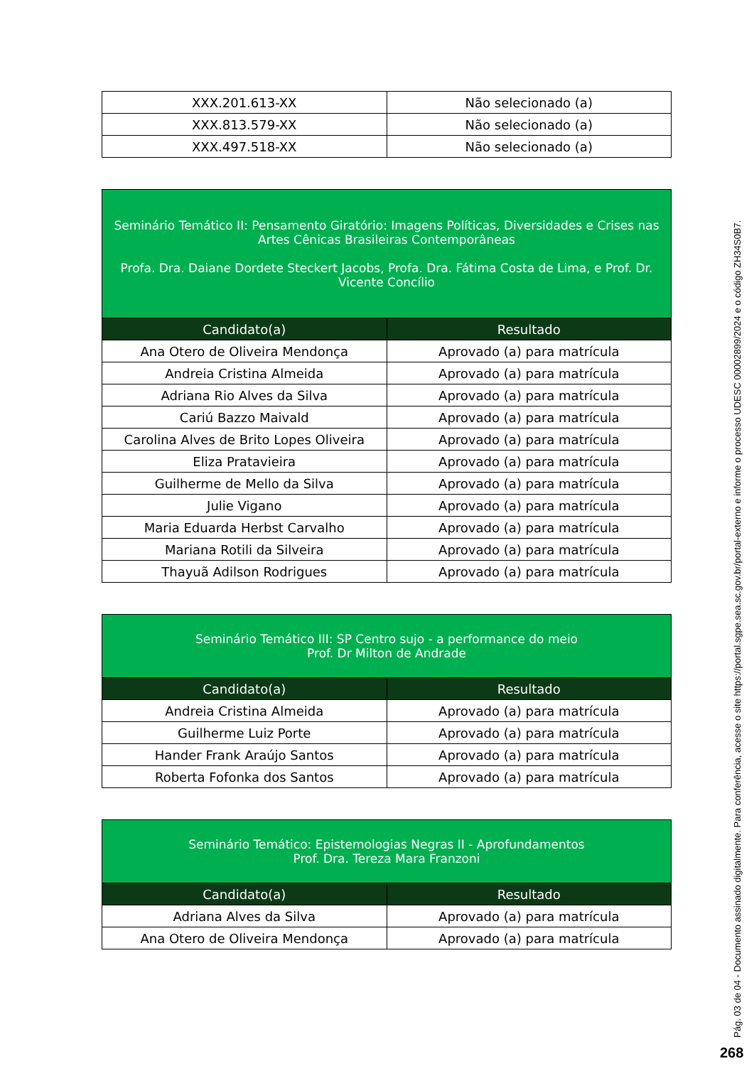| XXX.201.613-XX | Não selecionado (a) |
| XXX.813.579-XX | Não selecionado (a) |
| XXX.497.518-XX | Não selecionado (a) |
| Seminário Temático II: Pensamento Giratório: Imagens Políticas, Diversidades e Crises nas Artes Cênicas Brasileiras Contemporâneas Profa. Dra. Daiane Dordete Steckert Jacobs, Profa. Dra. Fátima Costa de Lima, e Prof. Dr. Vicente Concílio | |
| Candidato(a) | Resultado |
| Ana Otero de Oliveira Mendonça | Aprovado (a) para matrícula |
| Andreia Cristina Almeida | Aprovado (a) para matrícula |
| Adriana Rio Alves da Silva | Aprovado (a) para matrícula |
| Cariú Bazzo Maivald | Aprovado (a) para matrícula |
| Carolina Alves de Brito Lopes Oliveira | Aprovado (a) para matrícula |
| Eliza Pratavieira | Aprovado (a) para matrícula |
| Guilherme de Mello da Silva | Aprovado (a) para matrícula |
| Julie Vigano | Aprovado (a) para matrícula |
| Maria Eduarda Herbst Carvalho | Aprovado (a) para matrícula |
| Mariana Rotili da Silveira | Aprovado (a) para matrícula |
| Thayuã Adilson Rodrigues | Aprovado (a) para matrícula |
| Seminário Temático III: SP Centro sujo - a performance do meio Prof. Dr Milton de Andrade | |
| Candidato(a) | Resultado |
| Andreia Cristina Almeida | Aprovado (a) para matrícula |
| Guilherme Luiz Porte | Aprovado (a) para matrícula |
| Hander Frank Araújo Santos | Aprovado (a) para matrícula |
| Roberta Fofonka dos Santos | Aprovado (a) para matrícula |
| Seminário Temático: Epistemologias Negras II - Aprofundamentos Prof. Dra. Tereza Mara Franzoni | |
| Candidato(a) | Resultado |
| Adriana Alves da Silva | Aprovado (a) para matrícula |
| Ana Otero de Oliveira Mendonça | Aprovado (a) para matrícula |
Pág. 03 de 04 - Documento assinado digitalmente. Para conferência, acesse o site https://portal.sgpe.sea.sc.gov.br/portal-externo e informe o processo UDESC 00002899/2024 e o código ZH34S0B7.
268